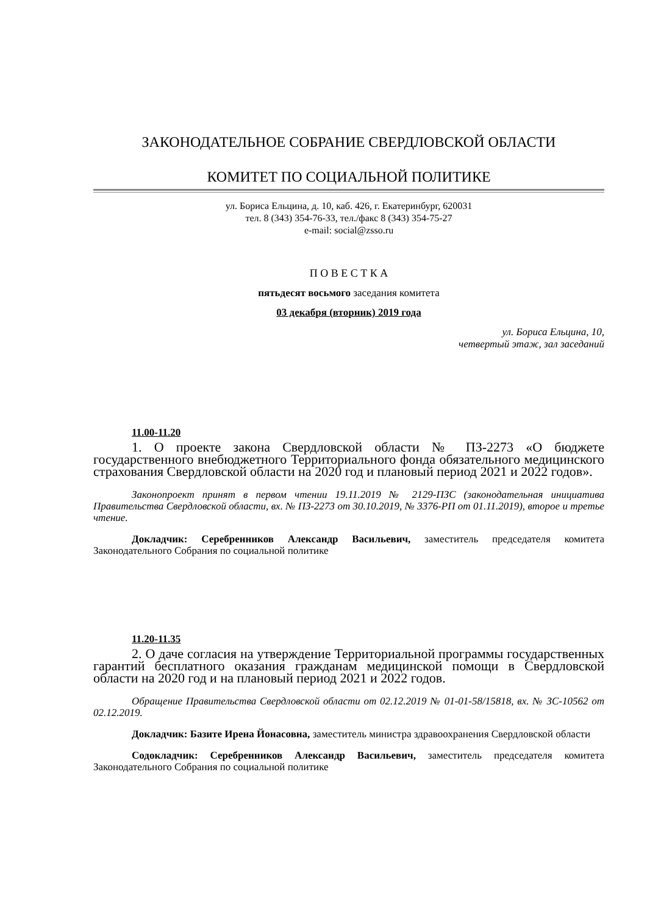ЗАКОНОДАТЕЛЬНОЕ СОБРАНИЕ СВЕРДЛОВСКОЙ ОБЛАСТИ
КОМИТЕТ ПО СОЦИАЛЬНОЙ ПОЛИТИКЕ
ул. Бориса Ельцина, д. 10, каб. 426, г. Екатеринбург, 620031
тел. 8 (343) 354-76-33, тел./факс 8 (343) 354-75-27
e-mail: social@zsso.ru
П О В Е С Т К А
пятьдесят восьмого заседания комитета
03 декабря (вторник) 2019 года
ул. Бориса Ельцина, 10,
четвертый этаж, зал заседаний
11.00-11.20
1. О проекте закона Свердловской области № ПЗ-2273 «О бюджете государственного внебюджетного Территориального фонда обязательного медицинского страхования Свердловской области на 2020 год и плановый период 2021 и 2022 годов».
Законопроект принят в первом чтении 19.11.2019 № 2129-ПЗС (законодательная инициатива Правительства Свердловской области, вх. № ПЗ-2273 от 30.10.2019, № 3376-РП от 01.11.2019), второе и третье чтение.
Докладчик: Серебренников Александр Васильевич, заместитель председателя комитета Законодательного Собрания по социальной политике
11.20-11.35
2. О даче согласия на утверждение Территориальной программы государственных гарантий бесплатного оказания гражданам медицинской помощи в Свердловской области на 2020 год и на плановый период 2021 и 2022 годов.
Обращение Правительства Свердловской области от 02.12.2019 № 01-01-58/15818, вх. № ЗС-10562 от 02.12.2019.
Докладчик: Базите Ирена Йонасовна, заместитель министра здравоохранения Свердловской области
Содокладчик: Серебренников Александр Васильевич, заместитель председателя комитета Законодательного Собрания по социальной политике